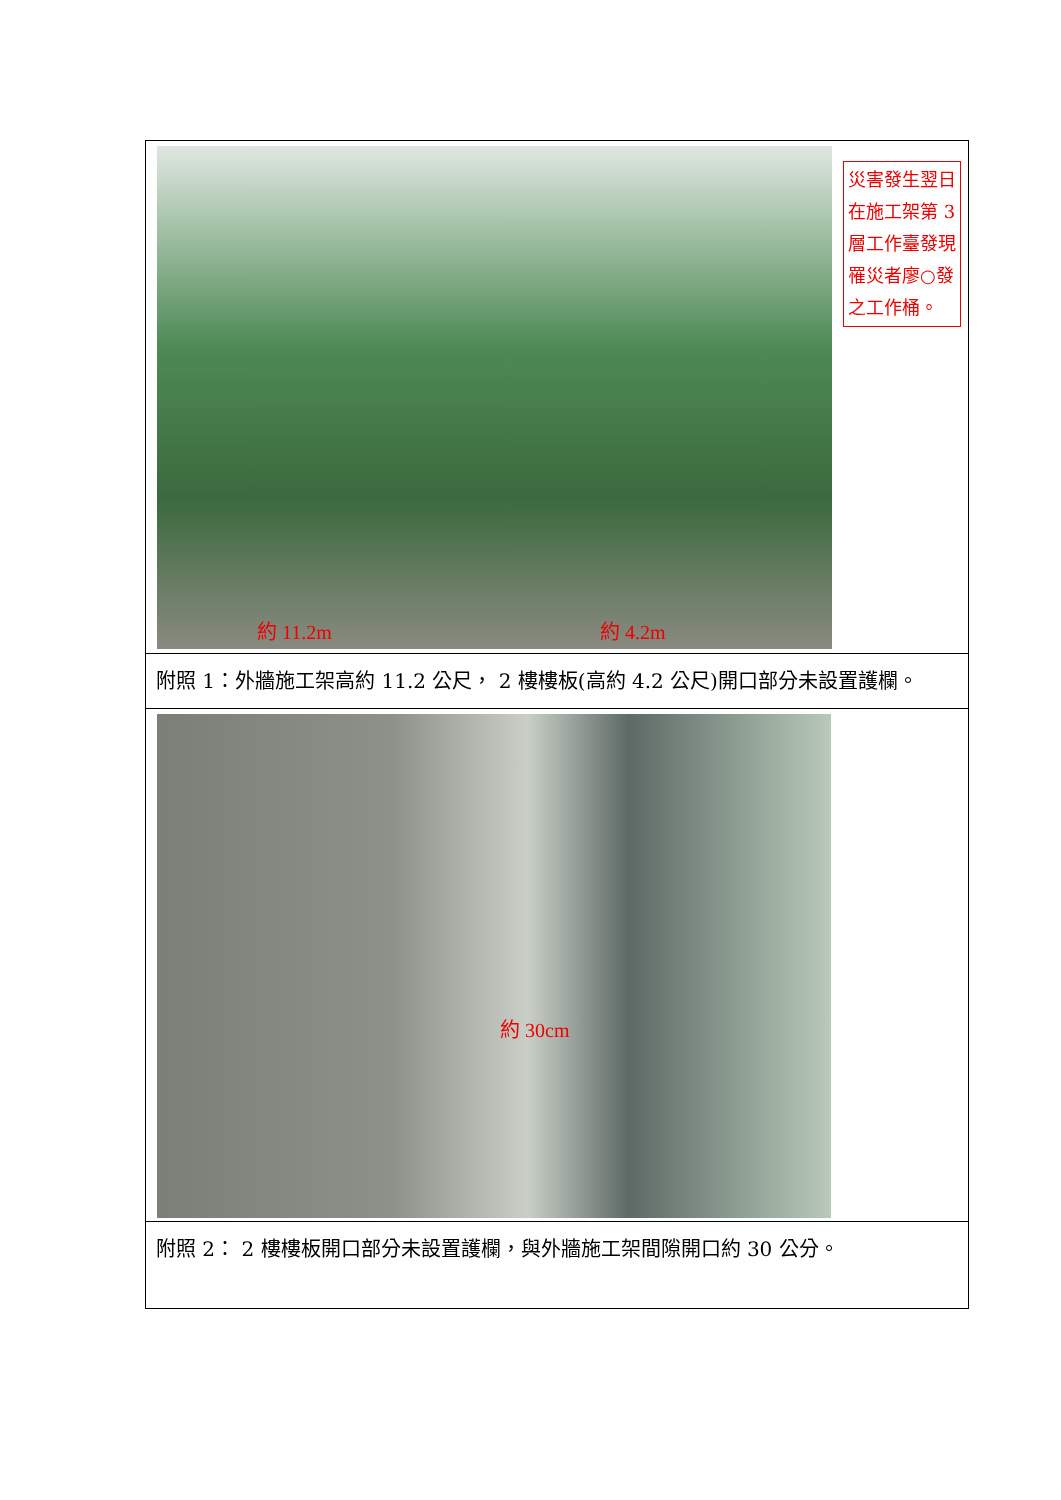約 11.2m 約 4.2m
災害發生翌日在施工架第 3 層工作臺發現罹災者廖○發之工作桶。
附照 1：外牆施工架高約 11.2 公尺， 2 樓樓板(高約 4.2 公尺)開口部分未設置護欄。
約 30cm
附照 2： 2 樓樓板開口部分未設置護欄，與外牆施工架間隙開口約 30 公分。